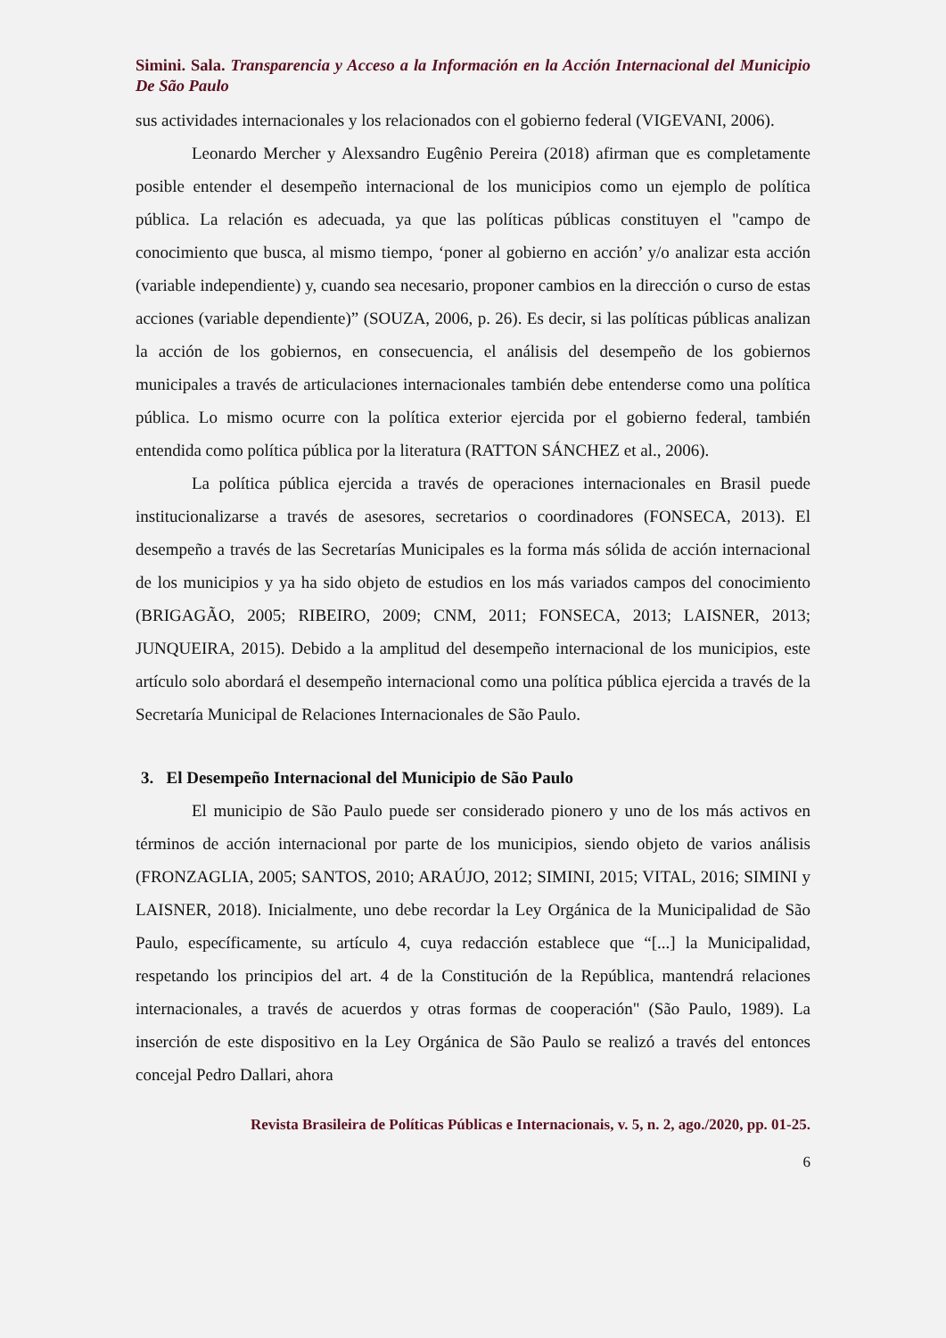Simini. Sala. Transparencia y Acceso a la Información en la Acción Internacional del Municipio De São Paulo
sus actividades internacionales y los relacionados con el gobierno federal (VIGEVANI, 2006).
Leonardo Mercher y Alexsandro Eugênio Pereira (2018) afirman que es completamente posible entender el desempeño internacional de los municipios como un ejemplo de política pública. La relación es adecuada, ya que las políticas públicas constituyen el "campo de conocimiento que busca, al mismo tiempo, ‘poner al gobierno en acción’ y/o analizar esta acción (variable independiente) y, cuando sea necesario, proponer cambios en la dirección o curso de estas acciones (variable dependiente)” (SOUZA, 2006, p. 26). Es decir, si las políticas públicas analizan la acción de los gobiernos, en consecuencia, el análisis del desempeño de los gobiernos municipales a través de articulaciones internacionales también debe entenderse como una política pública. Lo mismo ocurre con la política exterior ejercida por el gobierno federal, también entendida como política pública por la literatura (RATTON SÁNCHEZ et al., 2006).
La política pública ejercida a través de operaciones internacionales en Brasil puede institucionalizarse a través de asesores, secretarios o coordinadores (FONSECA, 2013). El desempeño a través de las Secretarías Municipales es la forma más sólida de acción internacional de los municipios y ya ha sido objeto de estudios en los más variados campos del conocimiento (BRIGAGÃO, 2005; RIBEIRO, 2009; CNM, 2011; FONSECA, 2013; LAISNER, 2013; JUNQUEIRA, 2015). Debido a la amplitud del desempeño internacional de los municipios, este artículo solo abordará el desempeño internacional como una política pública ejercida a través de la Secretaría Municipal de Relaciones Internacionales de São Paulo.
3. El Desempeño Internacional del Municipio de São Paulo
El municipio de São Paulo puede ser considerado pionero y uno de los más activos en términos de acción internacional por parte de los municipios, siendo objeto de varios análisis (FRONZAGLIA, 2005; SANTOS, 2010; ARAÚJO, 2012; SIMINI, 2015; VITAL, 2016; SIMINI y LAISNER, 2018). Inicialmente, uno debe recordar la Ley Orgánica de la Municipalidad de São Paulo, específicamente, su artículo 4, cuya redacción establece que “[...] la Municipalidad, respetando los principios del art. 4 de la Constitución de la República, mantendrá relaciones internacionales, a través de acuerdos y otras formas de cooperación" (São Paulo, 1989). La inserción de este dispositivo en la Ley Orgánica de São Paulo se realizó a través del entonces concejal Pedro Dallari, ahora
Revista Brasileira de Políticas Públicas e Internacionais, v. 5, n. 2, ago./2020, pp. 01-25.
6